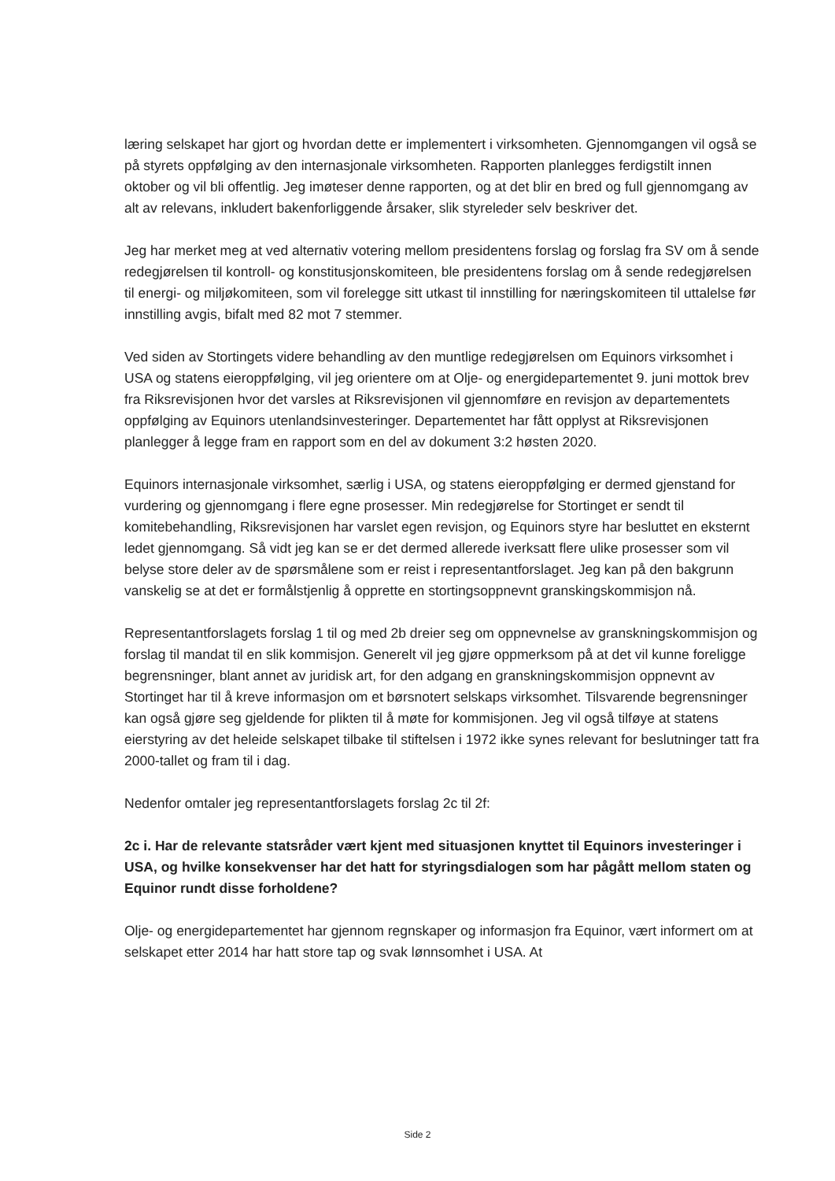læring selskapet har gjort og hvordan dette er implementert i virksomheten. Gjennomgangen vil også se på styrets oppfølging av den internasjonale virksomheten. Rapporten planlegges ferdigstilt innen oktober og vil bli offentlig. Jeg imøteser denne rapporten, og at det blir en bred og full gjennomgang av alt av relevans, inkludert bakenforliggende årsaker, slik styreleder selv beskriver det.
Jeg har merket meg at ved alternativ votering mellom presidentens forslag og forslag fra SV om å sende redegjørelsen til kontroll- og konstitusjonskomiteen, ble presidentens forslag om å sende redegjørelsen til energi- og miljøkomiteen, som vil forelegge sitt utkast til innstilling for næringskomiteen til uttalelse før innstilling avgis, bifalt med 82 mot 7 stemmer.
Ved siden av Stortingets videre behandling av den muntlige redegjørelsen om Equinors virksomhet i USA og statens eieroppfølging, vil jeg orientere om at Olje- og energidepartementet 9. juni mottok brev fra Riksrevisjonen hvor det varsles at Riksrevisjonen vil gjennomføre en revisjon av departementets oppfølging av Equinors utenlandsinvesteringer. Departementet har fått opplyst at Riksrevisjonen planlegger å legge fram en rapport som en del av dokument 3:2 høsten 2020.
Equinors internasjonale virksomhet, særlig i USA, og statens eieroppfølging er dermed gjenstand for vurdering og gjennomgang i flere egne prosesser. Min redegjørelse for Stortinget er sendt til komitebehandling, Riksrevisjonen har varslet egen revisjon, og Equinors styre har besluttet en eksternt ledet gjennomgang. Så vidt jeg kan se er det dermed allerede iverksatt flere ulike prosesser som vil belyse store deler av de spørsmålene som er reist i representantforslaget. Jeg kan på den bakgrunn vanskelig se at det er formålstjenlig å opprette en stortingsoppnevnt granskingskommisjon nå.
Representantforslagets forslag 1 til og med 2b dreier seg om oppnevnelse av granskningskommisjon og forslag til mandat til en slik kommisjon. Generelt vil jeg gjøre oppmerksom på at det vil kunne foreligge begrensninger, blant annet av juridisk art, for den adgang en granskningskommisjon oppnevnt av Stortinget har til å kreve informasjon om et børsnotert selskaps virksomhet. Tilsvarende begrensninger kan også gjøre seg gjeldende for plikten til å møte for kommisjonen. Jeg vil også tilføye at statens eierstyring av det heleide selskapet tilbake til stiftelsen i 1972 ikke synes relevant for beslutninger tatt fra 2000-tallet og fram til i dag.
Nedenfor omtaler jeg representantforslagets forslag 2c til 2f:
2c i. Har de relevante statsråder vært kjent med situasjonen knyttet til Equinors investeringer i USA, og hvilke konsekvenser har det hatt for styringsdialogen som har pågått mellom staten og Equinor rundt disse forholdene?
Olje- og energidepartementet har gjennom regnskaper og informasjon fra Equinor, vært informert om at selskapet etter 2014 har hatt store tap og svak lønnsomhet i USA. At
Side 2